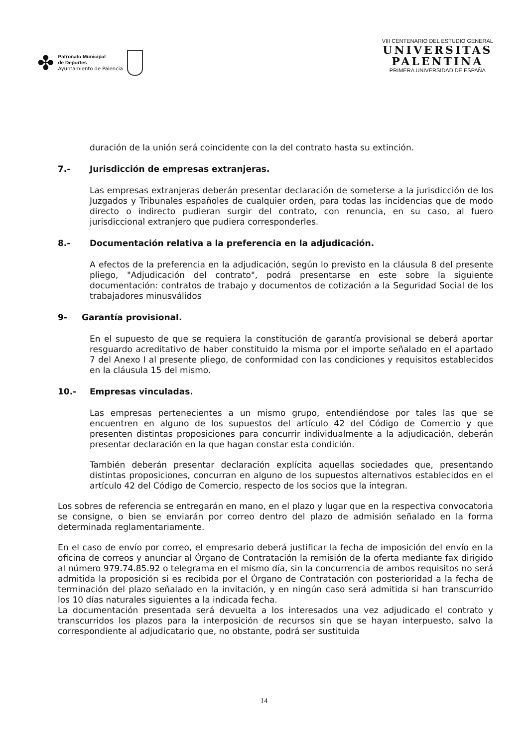✤
Patronato Municipal
de Deportes
Ayuntamiento de Palencia
VIII CENTENARIO DEL ESTUDIO GENERAL
UNIVERSITAS
PALENTINA
PRIMERA UNIVERSIDAD DE ESPAÑA
duración de la unión será coincidente con la del contrato hasta su extinción.
7.- Jurisdicción de empresas extranjeras.
Las empresas extranjeras deberán presentar declaración de someterse a la jurisdicción de los Juzgados y Tribunales españoles de cualquier orden, para todas las incidencias que de modo directo o indirecto pudieran surgir del contrato, con renuncia, en su caso, al fuero jurisdiccional extranjero que pudiera corresponderles.
8.- Documentación relativa a la preferencia en la adjudicación.
A efectos de la preferencia en la adjudicación, según lo previsto en la cláusula 8 del presente pliego, "Adjudicación del contrato", podrá presentarse en este sobre la siguiente documentación: contratos de trabajo y documentos de cotización a la Seguridad Social de los trabajadores minusválidos
9- Garantía provisional.
En el supuesto de que se requiera la constitución de garantía provisional se deberá aportar resguardo acreditativo de haber constituido la misma por el importe señalado en el apartado 7 del Anexo I al presente pliego, de conformidad con las condiciones y requisitos establecidos en la cláusula 15 del mismo.
10.- Empresas vinculadas.
Las empresas pertenecientes a un mismo grupo, entendiéndose por tales las que se encuentren en alguno de los supuestos del artículo 42 del Código de Comercio y que presenten distintas proposiciones para concurrir individualmente a la adjudicación, deberán presentar declaración en la que hagan constar esta condición.
También deberán presentar declaración explícita aquellas sociedades que, presentando distintas proposiciones, concurran en alguno de los supuestos alternativos establecidos en el artículo 42 del Código de Comercio, respecto de los socios que la integran.
Los sobres de referencia se entregarán en mano, en el plazo y lugar que en la respectiva convocatoria se consigne, o bien se enviarán por correo dentro del plazo de admisión señalado en la forma determinada reglamentariamente.
En el caso de envío por correo, el empresario deberá justificar la fecha de imposición del envío en la oficina de correos y anunciar al Órgano de Contratación la remisión de la oferta mediante fax dirigido al número 979.74.85.92 o telegrama en el mismo día, sin la concurrencia de ambos requisitos no será admitida la proposición si es recibida por el Órgano de Contratación con posterioridad a la fecha de terminación del plazo señalado en la invitación, y en ningún caso será admitida si han transcurrido los 10 días naturales siguientes a la indicada fecha.
La documentación presentada será devuelta a los interesados una vez adjudicado el contrato y transcurridos los plazos para la interposición de recursos sin que se hayan interpuesto, salvo la correspondiente al adjudicatario que, no obstante, podrá ser sustituida
14